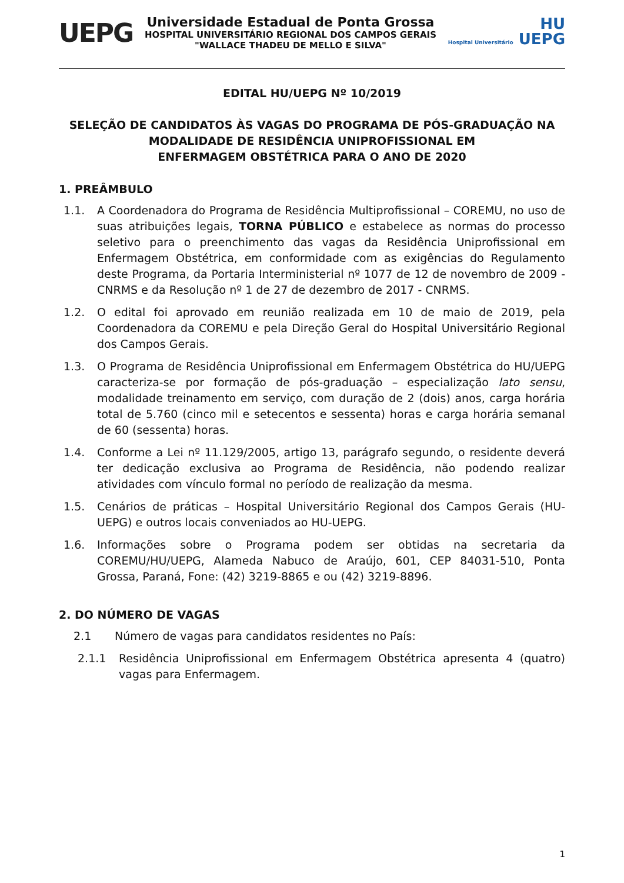UEPG
Universidade Estadual de Ponta Grossa
HOSPITAL UNIVERSITÁRIO REGIONAL DOS CAMPOS GERAIS
"WALLACE THADEU DE MELLO E SILVA"
HU
Hospital Universitário UEPG
EDITAL HU/UEPG Nº 10/2019
SELEÇÃO DE CANDIDATOS ÀS VAGAS DO PROGRAMA DE PÓS-GRADUAÇÃO NA MODALIDADE DE RESIDÊNCIA UNIPROFISSIONAL EM
ENFERMAGEM OBSTÉTRICA PARA O ANO DE 2020
1. PREÂMBULO
1.1. A Coordenadora do Programa de Residência Multiprofissional – COREMU, no uso de suas atribuições legais, TORNA PÚBLICO e estabelece as normas do processo seletivo para o preenchimento das vagas da Residência Uniprofissional em Enfermagem Obstétrica, em conformidade com as exigências do Regulamento deste Programa, da Portaria Interministerial nº 1077 de 12 de novembro de 2009 - CNRMS e da Resolução nº 1 de 27 de dezembro de 2017 - CNRMS.
1.2. O edital foi aprovado em reunião realizada em 10 de maio de 2019, pela Coordenadora da COREMU e pela Direção Geral do Hospital Universitário Regional dos Campos Gerais.
1.3. O Programa de Residência Uniprofissional em Enfermagem Obstétrica do HU/UEPG caracteriza-se por formação de pós-graduação – especialização lato sensu, modalidade treinamento em serviço, com duração de 2 (dois) anos, carga horária total de 5.760 (cinco mil e setecentos e sessenta) horas e carga horária semanal de 60 (sessenta) horas.
1.4. Conforme a Lei nº 11.129/2005, artigo 13, parágrafo segundo, o residente deverá ter dedicação exclusiva ao Programa de Residência, não podendo realizar atividades com vínculo formal no período de realização da mesma.
1.5. Cenários de práticas – Hospital Universitário Regional dos Campos Gerais (HU-UEPG) e outros locais conveniados ao HU-UEPG.
1.6. Informações sobre o Programa podem ser obtidas na secretaria da COREMU/HU/UEPG, Alameda Nabuco de Araújo, 601, CEP 84031-510, Ponta Grossa, Paraná, Fone: (42) 3219-8865 e ou (42) 3219-8896.
2. DO NÚMERO DE VAGAS
2.1 Número de vagas para candidatos residentes no País:
2.1.1 Residência Uniprofissional em Enfermagem Obstétrica apresenta 4 (quatro) vagas para Enfermagem.
1